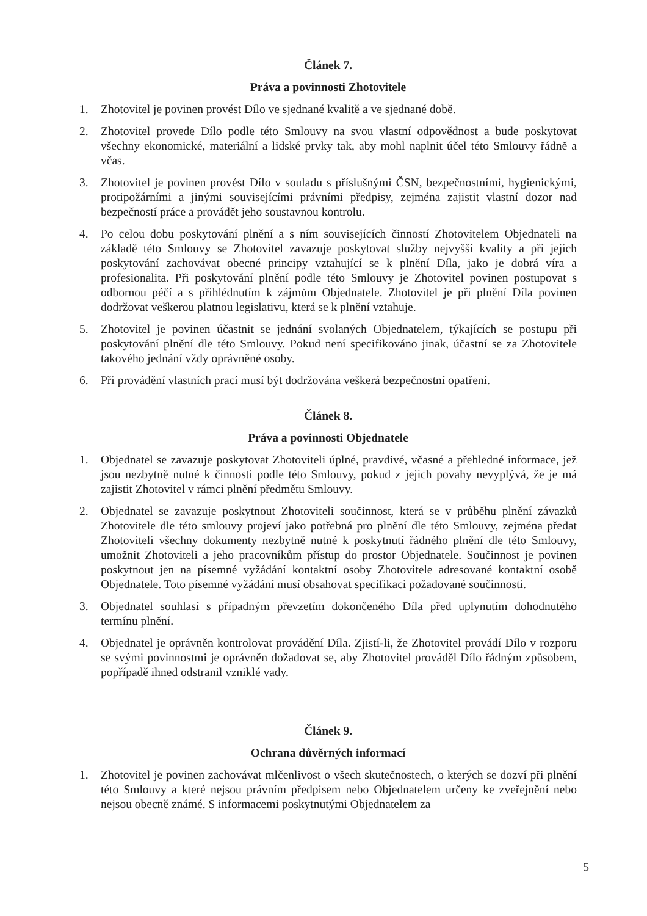Článek 7.
Práva a povinnosti Zhotovitele
1. Zhotovitel je povinen provést Dílo ve sjednané kvalitě a ve sjednané době.
2. Zhotovitel provede Dílo podle této Smlouvy na svou vlastní odpovědnost a bude poskytovat všechny ekonomické, materiální a lidské prvky tak, aby mohl naplnit účel této Smlouvy řádně a včas.
3. Zhotovitel je povinen provést Dílo v souladu s příslušnými ČSN, bezpečnostními, hygienickými, protipožárními a jinými souvisejícími právními předpisy, zejména zajistit vlastní dozor nad bezpečností práce a provádět jeho soustavnou kontrolu.
4. Po celou dobu poskytování plnění a s ním souvisejících činností Zhotovitelem Objednateli na základě této Smlouvy se Zhotovitel zavazuje poskytovat služby nejvyšší kvality a při jejich poskytování zachovávat obecné principy vztahující se k plnění Díla, jako je dobrá víra a profesionalita. Při poskytování plnění podle této Smlouvy je Zhotovitel povinen postupovat s odbornou péčí a s přihlédnutím k zájmům Objednatele. Zhotovitel je při plnění Díla povinen dodržovat veškerou platnou legislativu, která se k plnění vztahuje.
5. Zhotovitel je povinen účastnit se jednání svolaných Objednatelem, týkajících se postupu při poskytování plnění dle této Smlouvy. Pokud není specifikováno jinak, účastní se za Zhotovitele takového jednání vždy oprávněné osoby.
6. Při provádění vlastních prací musí být dodržována veškerá bezpečnostní opatření.
Článek 8.
Práva a povinnosti Objednatele
1. Objednatel se zavazuje poskytovat Zhotoviteli úplné, pravdivé, včasné a přehledné informace, jež jsou nezbytně nutné k činnosti podle této Smlouvy, pokud z jejich povahy nevyplývá, že je má zajistit Zhotovitel v rámci plnění předmětu Smlouvy.
2. Objednatel se zavazuje poskytnout Zhotoviteli součinnost, která se v průběhu plnění závazků Zhotovitele dle této smlouvy projeví jako potřebná pro plnění dle této Smlouvy, zejména předat Zhotoviteli všechny dokumenty nezbytně nutné k poskytnutí řádného plnění dle této Smlouvy, umožnit Zhotoviteli a jeho pracovníkům přístup do prostor Objednatele. Součinnost je povinen poskytnout jen na písemné vyžádání kontaktní osoby Zhotovitele adresované kontaktní osobě Objednatele. Toto písemné vyžádání musí obsahovat specifikaci požadované součinnosti.
3. Objednatel souhlasí s případným převzetím dokončeného Díla před uplynutím dohodnutého termínu plnění.
4. Objednatel je oprávněn kontrolovat provádění Díla. Zjistí-li, že Zhotovitel provádí Dílo v rozporu se svými povinnostmi je oprávněn dožadovat se, aby Zhotovitel prováděl Dílo řádným způsobem, popřípadě ihned odstranil vzniklé vady.
Článek 9.
Ochrana důvěrných informací
1. Zhotovitel je povinen zachovávat mlčenlivost o všech skutečnostech, o kterých se dozví při plnění této Smlouvy a které nejsou právním předpisem nebo Objednatelem určeny ke zveřejnění nebo nejsou obecně známé. S informacemi poskytnutými Objednatelem za
5